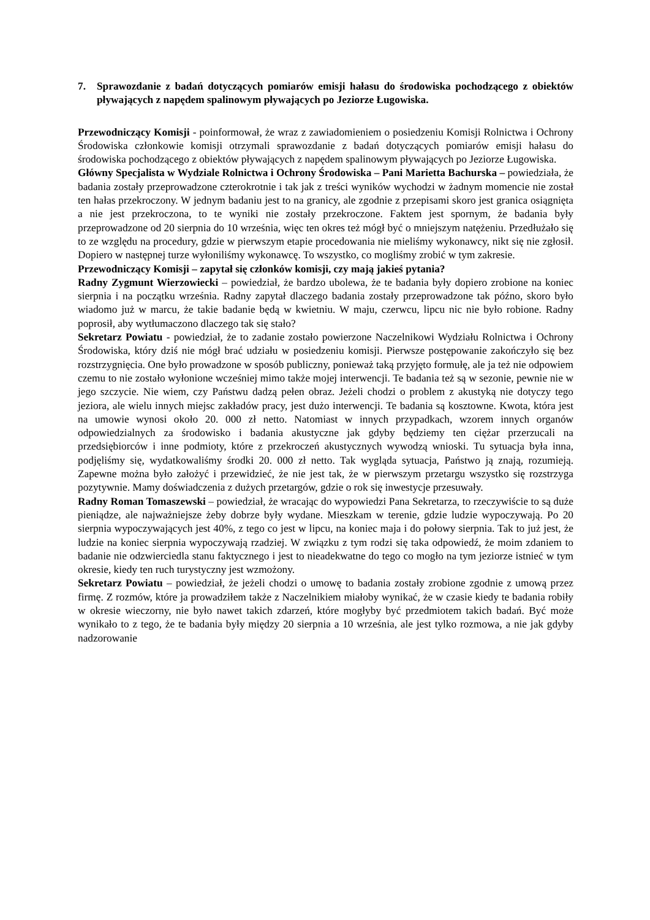7. Sprawozdanie z badań dotyczących pomiarów emisji hałasu do środowiska pochodzącego z obiektów pływających z napędem spalinowym pływających po Jeziorze Ługowiska.
Przewodniczący Komisji - poinformował, że wraz z zawiadomieniem o posiedzeniu Komisji Rolnictwa i Ochrony Środowiska członkowie komisji otrzymali sprawozdanie z badań dotyczących pomiarów emisji hałasu do środowiska pochodzącego z obiektów pływających z napędem spalinowym pływających po Jeziorze Ługowiska.
Główny Specjalista w Wydziale Rolnictwa i Ochrony Środowiska – Pani Marietta Bachurska – powiedziała, że badania zostały przeprowadzone czterokrotnie i tak jak z treści wyników wychodzi w żadnym momencie nie został ten hałas przekroczony. W jednym badaniu jest to na granicy, ale zgodnie z przepisami skoro jest granica osiągnięta a nie jest przekroczona, to te wyniki nie zostały przekroczone. Faktem jest spornym, że badania były przeprowadzone od 20 sierpnia do 10 września, więc ten okres też mógł być o mniejszym natężeniu. Przedłużało się to ze względu na procedury, gdzie w pierwszym etapie procedowania nie mieliśmy wykonawcy, nikt się nie zgłosił. Dopiero w następnej turze wyłoniliśmy wykonawcę. To wszystko, co mogliśmy zrobić w tym zakresie.
Przewodniczący Komisji – zapytał się członków komisji, czy mają jakieś pytania?
Radny Zygmunt Wierzowiecki – powiedział, że bardzo ubolewa, że te badania były dopiero zrobione na koniec sierpnia i na początku września. Radny zapytał dlaczego badania zostały przeprowadzone tak późno, skoro było wiadomo już w marcu, że takie badanie będą w kwietniu. W maju, czerwcu, lipcu nic nie było robione. Radny poprosił, aby wytłumaczono dlaczego tak się stało?
Sekretarz Powiatu - powiedział, że to zadanie zostało powierzone Naczelnikowi Wydziału Rolnictwa i Ochrony Środowiska, który dziś nie mógł brać udziału w posiedzeniu komisji. Pierwsze postępowanie zakończyło się bez rozstrzygnięcia. One było prowadzone w sposób publiczny, ponieważ taką przyjęto formułę, ale ja też nie odpowiem czemu to nie zostało wyłonione wcześniej mimo także mojej interwencji. Te badania też są w sezonie, pewnie nie w jego szczycie. Nie wiem, czy Państwu dadzą pełen obraz. Jeżeli chodzi o problem z akustyką nie dotyczy tego jeziora, ale wielu innych miejsc zakładów pracy, jest dużo interwencji. Te badania są kosztowne. Kwota, która jest na umowie wynosi około 20. 000 zł netto. Natomiast w innych przypadkach, wzorem innych organów odpowiedzialnych za środowisko i badania akustyczne jak gdyby będziemy ten ciężar przerzucali na przedsiębiorców i inne podmioty, które z przekroczeń akustycznych wywodzą wnioski. Tu sytuacja była inna, podjęliśmy się, wydatkowaliśmy środki 20. 000 zł netto. Tak wygląda sytuacja, Państwo ją znają, rozumieją. Zapewne można było założyć i przewidzieć, że nie jest tak, że w pierwszym przetargu wszystko się rozstrzyga pozytywnie. Mamy doświadczenia z dużych przetargów, gdzie o rok się inwestycje przesuwały.
Radny Roman Tomaszewski – powiedział, że wracając do wypowiedzi Pana Sekretarza, to rzeczywiście to są duże pieniądze, ale najważniejsze żeby dobrze były wydane. Mieszkam w terenie, gdzie ludzie wypoczywają. Po 20 sierpnia wypoczywających jest 40%, z tego co jest w lipcu, na koniec maja i do połowy sierpnia. Tak to już jest, że ludzie na koniec sierpnia wypoczywają rzadziej. W związku z tym rodzi się taka odpowiedź, że moim zdaniem to badanie nie odzwierciedla stanu faktycznego i jest to nieadekwatne do tego co mogło na tym jeziorze istnieć w tym okresie, kiedy ten ruch turystyczny jest wzmożony.
Sekretarz Powiatu – powiedział, że jeżeli chodzi o umowę to badania zostały zrobione zgodnie z umową przez firmę. Z rozmów, które ja prowadziłem także z Naczelnikiem miałoby wynikać, że w czasie kiedy te badania robiły w okresie wieczorny, nie było nawet takich zdarzeń, które mogłyby być przedmiotem takich badań. Być może wynikało to z tego, że te badania były między 20 sierpnia a 10 września, ale jest tylko rozmowa, a nie jak gdyby nadzorowanie